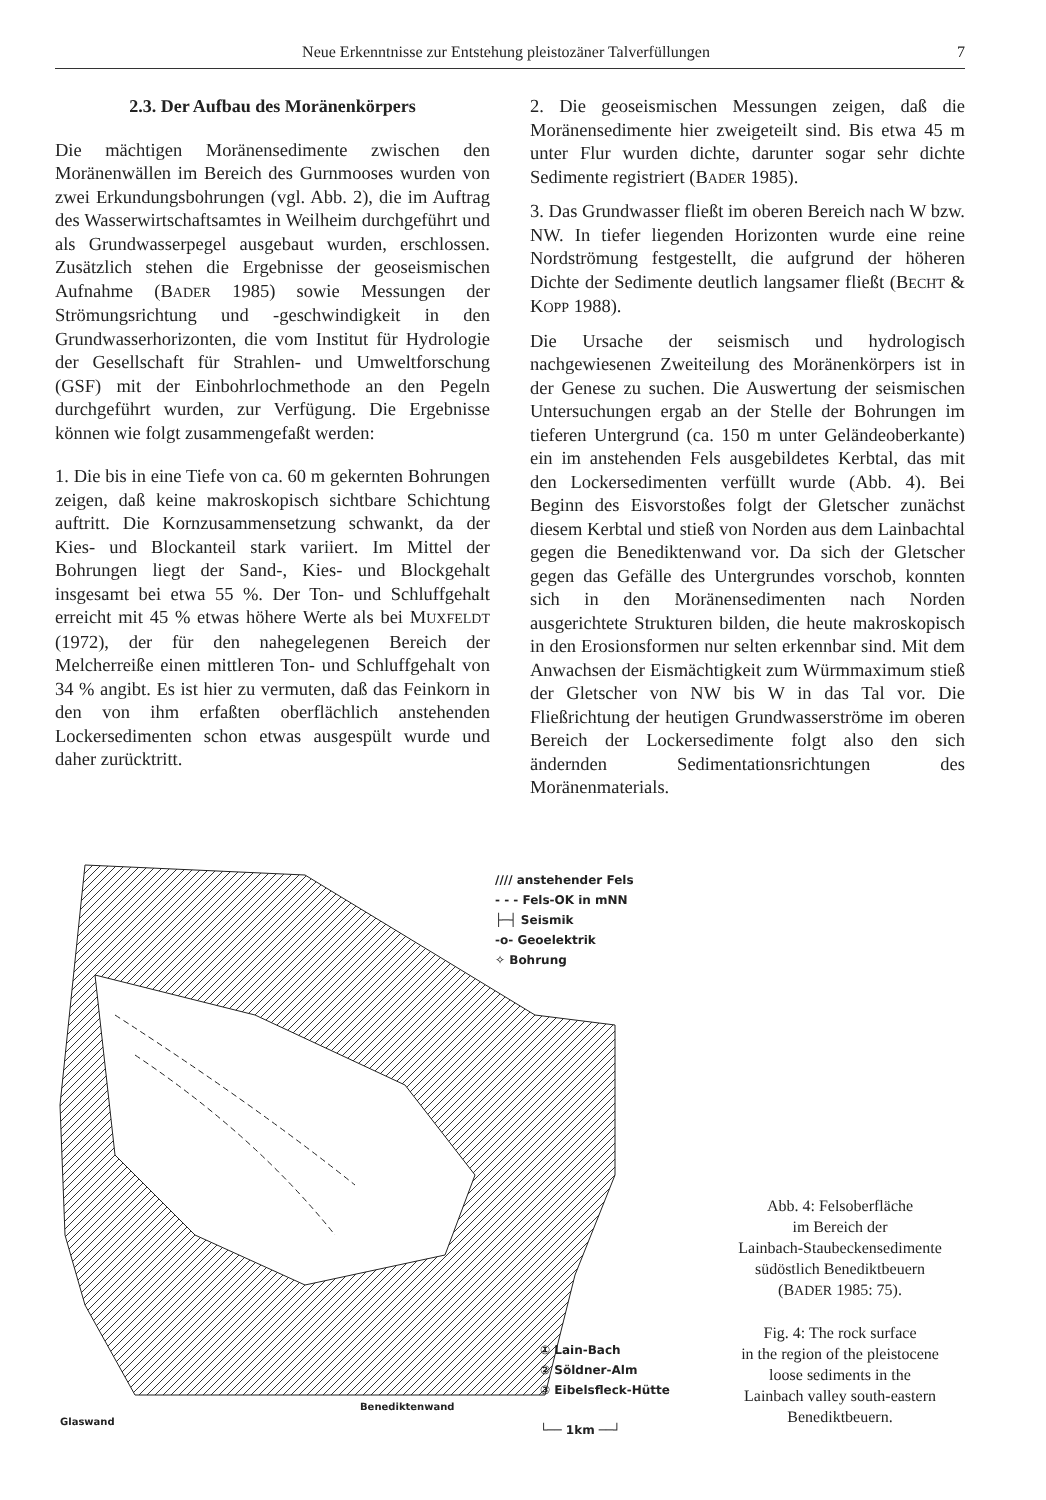Neue Erkenntnisse zur Entstehung pleistozäner Talverfüllungen 7
2.3. Der Aufbau des Moränenkörpers
Die mächtigen Moränensedimente zwischen den Moränenwällen im Bereich des Gurnmooses wurden von zwei Erkundungsbohrungen (vgl. Abb. 2), die im Auftrag des Wasserwirtschaftsamtes in Weilheim durchgeführt und als Grundwasserpegel ausgebaut wurden, erschlossen. Zusätzlich stehen die Ergebnisse der geoseismischen Aufnahme (BADER 1985) sowie Messungen der Strömungsrichtung und -geschwindigkeit in den Grundwasserhorizonten, die vom Institut für Hydrologie der Gesellschaft für Strahlen- und Umweltforschung (GSF) mit der Einbohrlochmethode an den Pegeln durchgeführt wurden, zur Verfügung. Die Ergebnisse können wie folgt zusammengefaßt werden:
1. Die bis in eine Tiefe von ca. 60 m gekernten Bohrungen zeigen, daß keine makroskopisch sichtbare Schichtung auftritt. Die Kornzusammensetzung schwankt, da der Kies- und Blockanteil stark variiert. Im Mittel der Bohrungen liegt der Sand-, Kies- und Blockgehalt insgesamt bei etwa 55 %. Der Ton- und Schluffgehalt erreicht mit 45 % etwas höhere Werte als bei MUXFELDT (1972), der für den nahegelegenen Bereich der Melcherreiße einen mittleren Ton- und Schluffgehalt von 34 % angibt. Es ist hier zu vermuten, daß das Feinkorn in den von ihm erfaßten oberflächlich anstehenden Lockersedimenten schon etwas ausgespült wurde und daher zurücktritt.
2. Die geoseismischen Messungen zeigen, daß die Moränensedimente hier zweigeteilt sind. Bis etwa 45 m unter Flur wurden dichte, darunter sogar sehr dichte Sedimente registriert (BADER 1985).
3. Das Grundwasser fließt im oberen Bereich nach W bzw. NW. In tiefer liegenden Horizonten wurde eine reine Nordströmung festgestellt, die aufgrund der höheren Dichte der Sedimente deutlich langsamer fließt (BECHT & KOPP 1988).
Die Ursache der seismisch und hydrologisch nachgewiesenen Zweiteilung des Moränenkörpers ist in der Genese zu suchen. Die Auswertung der seismischen Untersuchungen ergab an der Stelle der Bohrungen im tieferen Untergrund (ca. 150 m unter Geländeoberkante) ein im anstehenden Fels ausgebildetes Kerbtal, das mit den Lockersedimenten verfüllt wurde (Abb. 4). Bei Beginn des Eisvorstoßes folgt der Gletscher zunächst diesem Kerbtal und stieß von Norden aus dem Lainbachtal gegen die Benediktenwand vor. Da sich der Gletscher gegen das Gefälle des Untergrundes vorschob, konnten sich in den Moränensedimenten nach Norden ausgerichtete Strukturen bilden, die heute makroskopisch in den Erosionsformen nur selten erkennbar sind. Mit dem Anwachsen der Eismächtigkeit zum Würmmaximum stieß der Gletscher von NW bis W in das Tal vor. Die Fließrichtung der heutigen Grundwasserströme im oberen Bereich der Lockersedimente folgt also den sich ändernden Sedimentationsrichtungen des Moränenmaterials.
Glaswand
Benediktenwand
//// anstehender Fels
- - - Fels-OK in mNN
├─┤ Seismik
-o- Geoelektrik
✧ Bohrung
① Lain-Bach
② Söldner-Alm
③ Eibelsfleck-Hütte
└── 1km ──┘
Abb. 4: Felsoberfläche
im Bereich der
Lainbach-Staubeckensedimente
südöstlich Benediktbeuern
(BADER 1985: 75).
Fig. 4: The rock surface
in the region of the pleistocene
loose sediments in the
Lainbach valley south-eastern
Benediktbeuern.